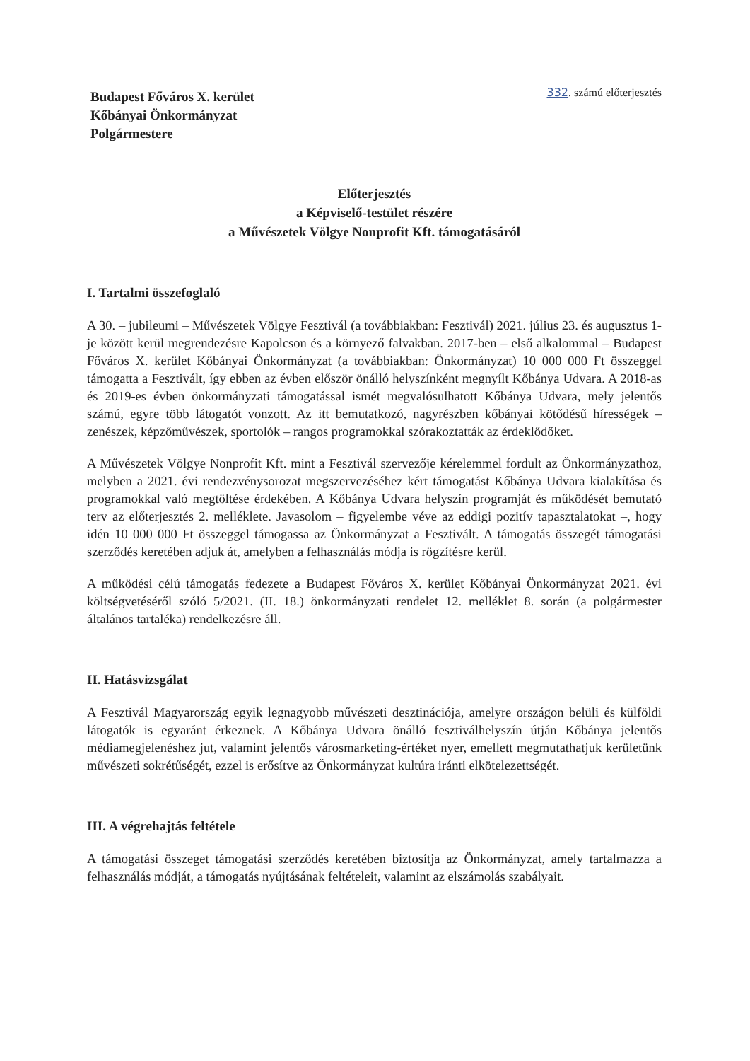Budapest Főváros X. kerület
Kőbányai Önkormányzat
Polgármestere
332. számú előterjesztés
Előterjesztés
a Képviselő-testület részére
a Művészetek Völgye Nonprofit Kft. támogatásáról
I. Tartalmi összefoglaló
A 30. – jubileumi – Művészetek Völgye Fesztivál (a továbbiakban: Fesztivál) 2021. július 23. és augusztus 1-je között kerül megrendezésre Kapolcson és a környező falvakban. 2017-ben – első alkalommal – Budapest Főváros X. kerület Kőbányai Önkormányzat (a továbbiakban: Önkormányzat) 10 000 000 Ft összeggel támogatta a Fesztivált, így ebben az évben először önálló helyszínként megnyílt Kőbánya Udvara. A 2018-as és 2019-es évben önkormányzati támogatással ismét megvalósulhatott Kőbánya Udvara, mely jelentős számú, egyre több látogatót vonzott. Az itt bemutatkozó, nagyrészben kőbányai kötődésű hírességek – zenészek, képzőművészek, sportolók – rangos programokkal szórakoztatták az érdeklődőket.
A Művészetek Völgye Nonprofit Kft. mint a Fesztivál szervezője kérelemmel fordult az Önkormányzathoz, melyben a 2021. évi rendezvénysorozat megszervezéséhez kért támogatást Kőbánya Udvara kialakítása és programokkal való megtöltése érdekében. A Kőbánya Udvara helyszín programját és működését bemutató terv az előterjesztés 2. melléklete. Javasolom – figyelembe véve az eddigi pozitív tapasztalatokat –, hogy idén 10 000 000 Ft összeggel támogassa az Önkormányzat a Fesztivált. A támogatás összegét támogatási szerződés keretében adjuk át, amelyben a felhasználás módja is rögzítésre kerül.
A működési célú támogatás fedezete a Budapest Főváros X. kerület Kőbányai Önkormányzat 2021. évi költségvetéséről szóló 5/2021. (II. 18.) önkormányzati rendelet 12. melléklet 8. során (a polgármester általános tartaléka) rendelkezésre áll.
II. Hatásvizsgálat
A Fesztivál Magyarország egyik legnagyobb művészeti desztinációja, amelyre országon belüli és külföldi látogatók is egyaránt érkeznek. A Kőbánya Udvara önálló fesztiválhelyszín útján Kőbánya jelentős médiamegjelenéshez jut, valamint jelentős városmarketing-értéket nyer, emellett megmutathatjuk kerületünk művészeti sokrétűségét, ezzel is erősítve az Önkormányzat kultúra iránti elkötelezettségét.
III. A végrehajtás feltétele
A támogatási összeget támogatási szerződés keretében biztosítja az Önkormányzat, amely tartalmazza a felhasználás módját, a támogatás nyújtásának feltételeit, valamint az elszámolás szabályait.